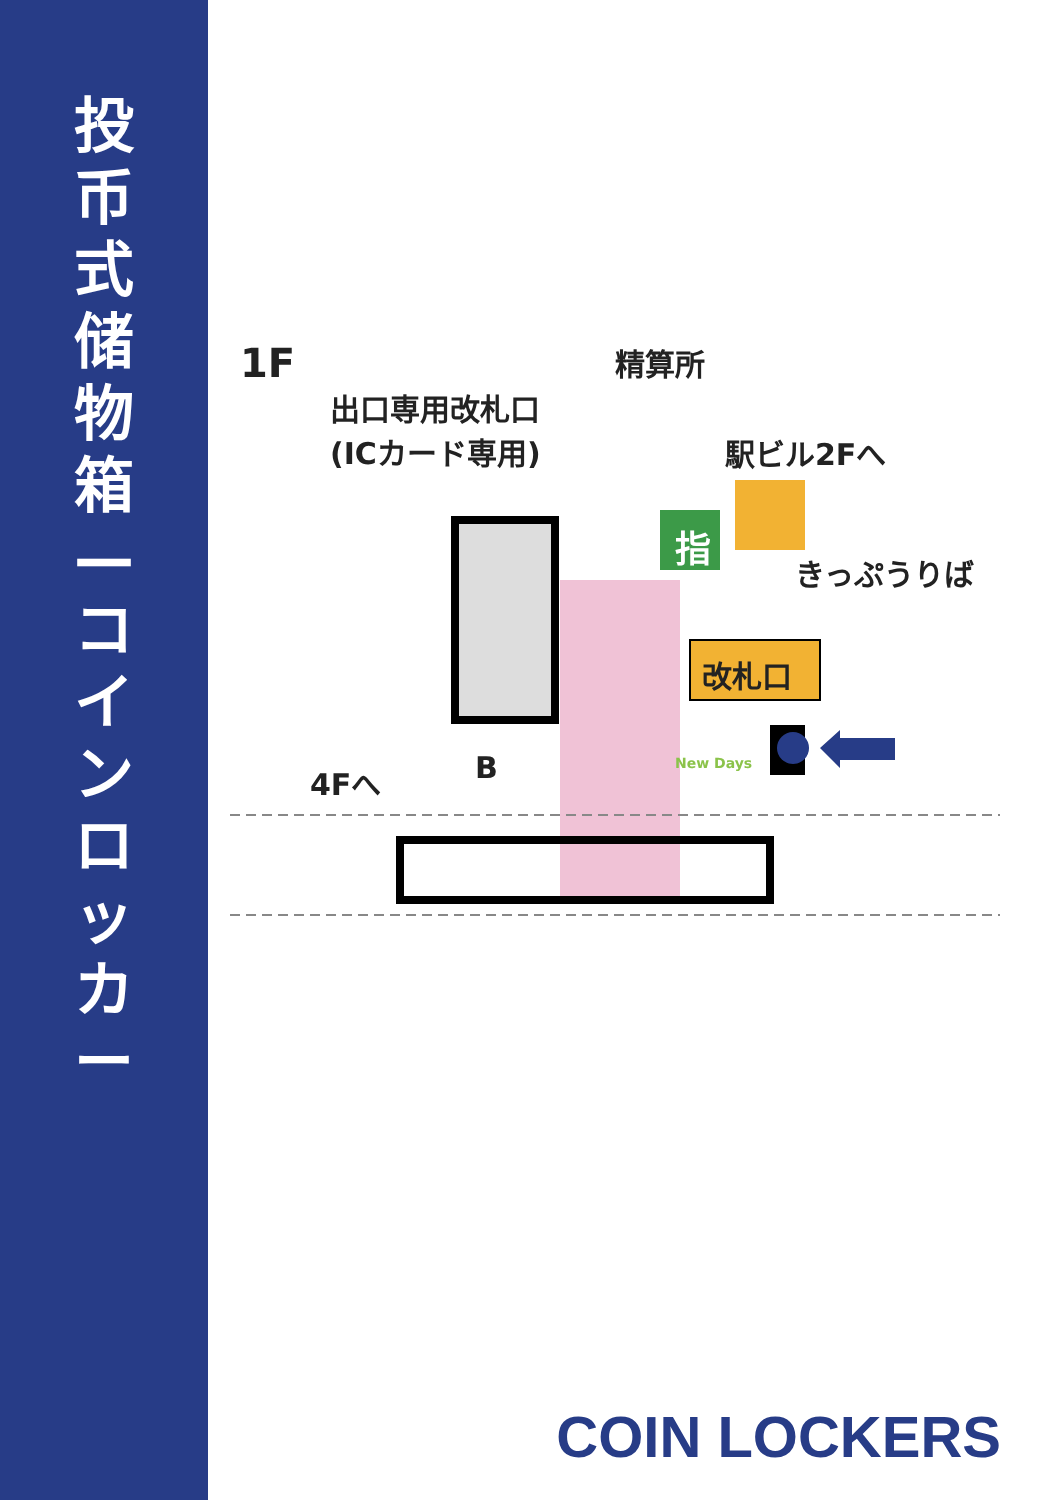投
币
式
储
物
箱
—
コ
イ
ン
ロ
ッ
カ
ー
1F 精算所
出口専用改札口
(ICカード専用)
駅ビル2Fへ
きっぷうりば
改札口
4Fへ B
指
New Days
COIN LOCKERS